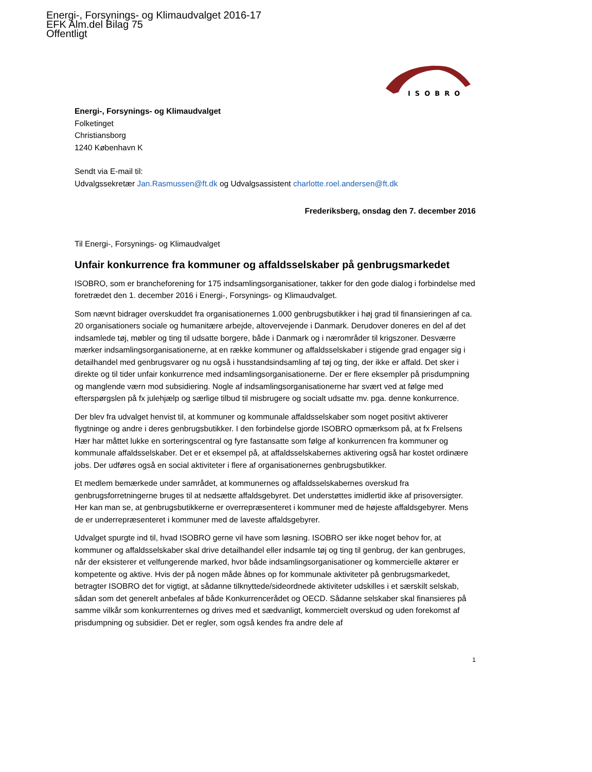Energi-, Forsynings- og Klimaudvalget 2016-17
EFK Alm.del Bilag 75
Offentligt
ISOBRO
Energi-, Forsynings- og Klimaudvalget
Folketinget
Christiansborg
1240 København K
Sendt via E-mail til:
Udvalgssekretær Jan.Rasmussen@ft.dk og Udvalgsassistent charlotte.roel.andersen@ft.dk
Frederiksberg, onsdag den 7. december 2016
Til Energi-, Forsynings- og Klimaudvalget
Unfair konkurrence fra kommuner og affaldsselskaber på genbrugsmarkedet
ISOBRO, som er brancheforening for 175 indsamlingsorganisationer, takker for den gode dialog i forbindelse med foretrædet den 1. december 2016 i Energi-, Forsynings- og Klimaudvalget.
Som nævnt bidrager overskuddet fra organisationernes 1.000 genbrugsbutikker i høj grad til finansieringen af ca. 20 organisationers sociale og humanitære arbejde, altovervejende i Danmark. Derudover doneres en del af det indsamlede tøj, møbler og ting til udsatte borgere, både i Danmark og i nærområder til krigszoner. Desværre mærker indsamlingsorganisationerne, at en række kommuner og affaldsselskaber i stigende grad engager sig i detailhandel med genbrugsvarer og nu også i husstandsindsamling af tøj og ting, der ikke er affald. Det sker i direkte og til tider unfair konkurrence med indsamlingsorganisationerne. Der er flere eksempler på prisdumpning og manglende værn mod subsidiering. Nogle af indsamlingsorganisationerne har svært ved at følge med efterspørgslen på fx julehjælp og særlige tilbud til misbrugere og socialt udsatte mv. pga. denne konkurrence.
Der blev fra udvalget henvist til, at kommuner og kommunale affaldsselskaber som noget positivt aktiverer flygtninge og andre i deres genbrugsbutikker. I den forbindelse gjorde ISOBRO opmærksom på, at fx Frelsens Hær har måttet lukke en sorteringscentral og fyre fastansatte som følge af konkurrencen fra kommuner og kommunale affaldsselskaber. Det er et eksempel på, at affaldsselskabernes aktivering også har kostet ordinære jobs. Der udføres også en social aktiviteter i flere af organisationernes genbrugsbutikker.
Et medlem bemærkede under samrådet, at kommunernes og affaldsselskabernes overskud fra genbrugsforretningerne bruges til at nedsætte affaldsgebyret. Det understøttes imidlertid ikke af prisoversigter. Her kan man se, at genbrugsbutikkerne er overrepræsenteret i kommuner med de højeste affaldsgebyrer. Mens de er underrepræsenteret i kommuner med de laveste affaldsgebyrer.
Udvalget spurgte ind til, hvad ISOBRO gerne vil have som løsning. ISOBRO ser ikke noget behov for, at kommuner og affaldsselskaber skal drive detailhandel eller indsamle tøj og ting til genbrug, der kan genbruges, når der eksisterer et velfungerende marked, hvor både indsamlingsorganisationer og kommercielle aktører er kompetente og aktive. Hvis der på nogen måde åbnes op for kommunale aktiviteter på genbrugsmarkedet, betragter ISOBRO det for vigtigt, at sådanne tilknyttede/sideordnede aktiviteter udskilles i et særskilt selskab, sådan som det generelt anbefales af både Konkurrencerådet og OECD. Sådanne selskaber skal finansieres på samme vilkår som konkurrenternes og drives med et sædvanligt, kommercielt overskud og uden forekomst af prisdumpning og subsidier. Det er regler, som også kendes fra andre dele af
1